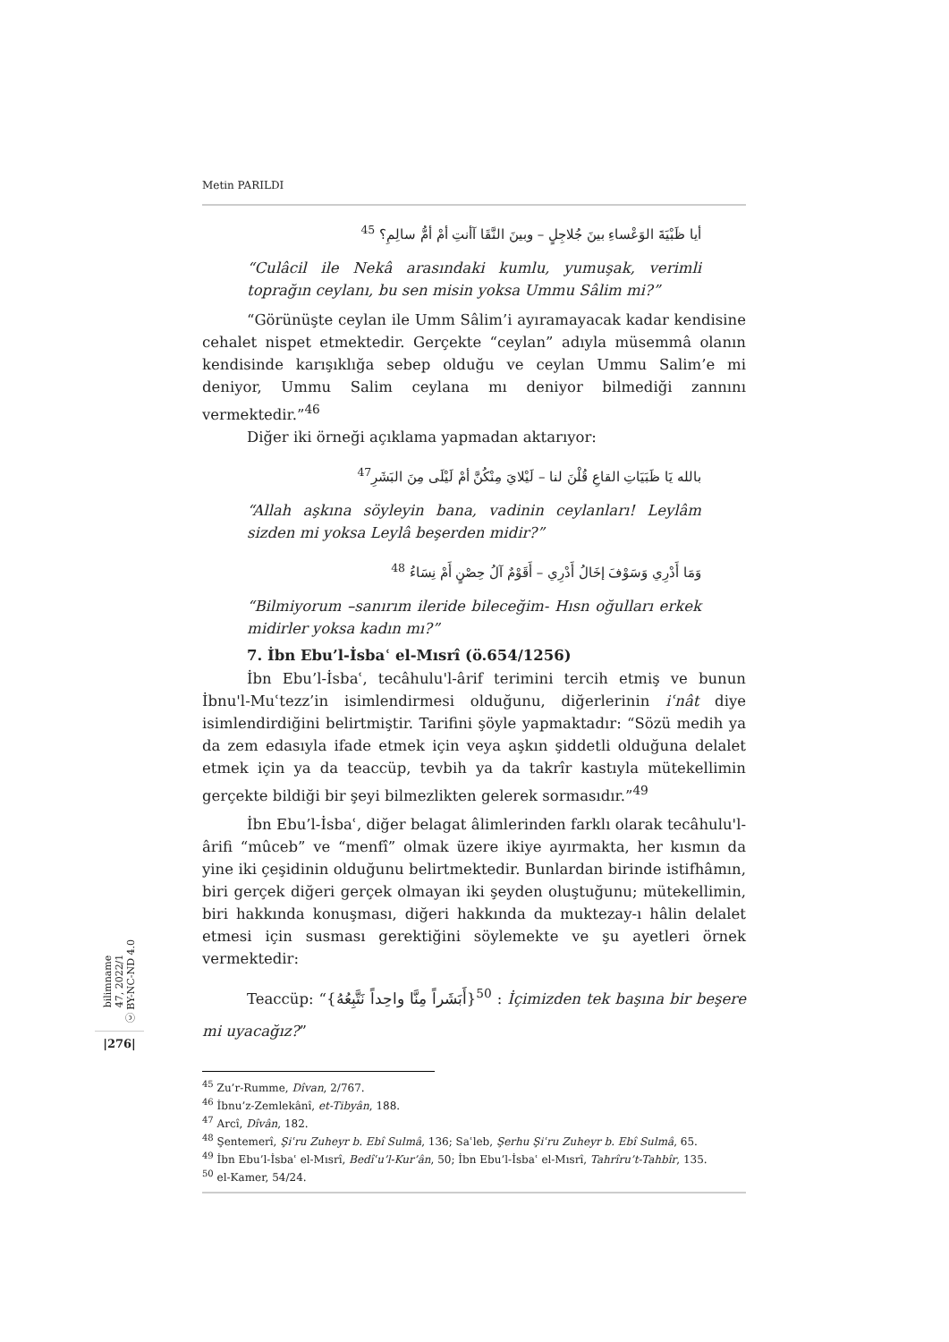Metin PARILDI
أيا ظَبْيَةَ الوَعْساءِ بينَ جُلاجِلٍ – وبينَ النَّقَا آأنتِ أمْ أمُّ سالِمِ؟ <sup>45</sup>
“Culâcil ile Nekâ arasındaki kumlu, yumuşak, verimli toprağın ceylanı, bu sen misin yoksa Ummu Sâlim mi?”
“Görünüşte ceylan ile Umm Sâlim’i ayıramayacak kadar kendisine cehalet nispet etmektedir. Gerçekte “ceylan” adıyla müsemmâ olanın kendisinde karışıklığa sebep olduğu ve ceylan Ummu Salim’e mi deniyor, Ummu Salim ceylana mı deniyor bilmediği zannını vermektedir.”<sup>46</sup>
Diğer iki örneği açıklama yapmadan aktarıyor:
بالله يَا ظَبَيَاتِ القاعِ قُلْنَ لنا – لَيْلايَ مِنْكُنَّ أمْ لَيْلَى مِنَ البَشَرِ<sup>47</sup>
“Allah aşkına söyleyin bana, vadinin ceylanları! Leylâm sizden mi yoksa Leylâ beşerden midir?”
وَمَا أَدْرِي وَسَوْفَ إخَالُ أَدْرِي – أَقَوْمٌ آلُ حِصْنٍ أَمْ نِسَاءُ <sup>48</sup>
“Bilmiyorum –sanırım ileride bileceğim- Hısn oğulları erkek midirler yoksa kadın mı?”
7. İbn Ebu’l-İsbaʿ el-Mısrî (ö.654/1256)
İbn Ebu’l-İsbaʿ, tecâhulu'l-ârif terimini tercih etmiş ve bunun İbnu'l-Muʿtezz’in isimlendirmesi olduğunu, diğerlerinin iʿnât diye isimlendirdiğini belirtmiştir. Tarifini şöyle yapmaktadır: “Sözü medih ya da zem edasıyla ifade etmek için veya aşkın şiddetli olduğuna delalet etmek için ya da teaccüp, tevbih ya da takrîr kastıyla mütekellimin gerçekte bildiği bir şeyi bilmezlikten gelerek sormasıdır.”<sup>49</sup>
İbn Ebu’l-İsbaʿ, diğer belagat âlimlerinden farklı olarak tecâhulu'l-ârifi “mûceb” ve “menfî” olmak üzere ikiye ayırmakta, her kısmın da yine iki çeşidinin olduğunu belirtmektedir. Bunlardan birinde istifhâmın, biri gerçek diğeri gerçek olmayan iki şeyden oluştuğunu; mütekellimin, biri hakkında konuşması, diğeri hakkında da muktezay-ı hâlin delalet etmesi için susması gerektiğini söylemekte ve şu ayetleri örnek vermektedir:
Teaccüp: “{أَبَشَراً مِنَّا واحِداً نَتَّبِعُهُ}<sup>50</sup> : İçimizden tek başına bir beşere mi uyacağız?”
<sup>45</sup> Zu’r-Rumme, Dîvan, 2/767.
<sup>46</sup> İbnu’z-Zemlekânî, et-Tibyân, 188.
<sup>47</sup> Arcî, Dîvân, 182.
<sup>48</sup> Şentemerî, Şiʿru Zuheyr b. Ebî Sulmâ, 136; Saʿleb, Şerhu Şiʿru Zuheyr b. Ebî Sulmâ, 65.
<sup>49</sup> İbn Ebu’l-İsbaʿ el-Mısrî, Bedîʿu’l-Kur’ân, 50; İbn Ebu’l-İsbaʿ el-Mısrî, Tahrîru’t-Tahbîr, 135.
<sup>50</sup> el-Kamer, 54/24.
bilimname
47, 2022/1
ⓒ BY-NC-ND 4.0
|276|